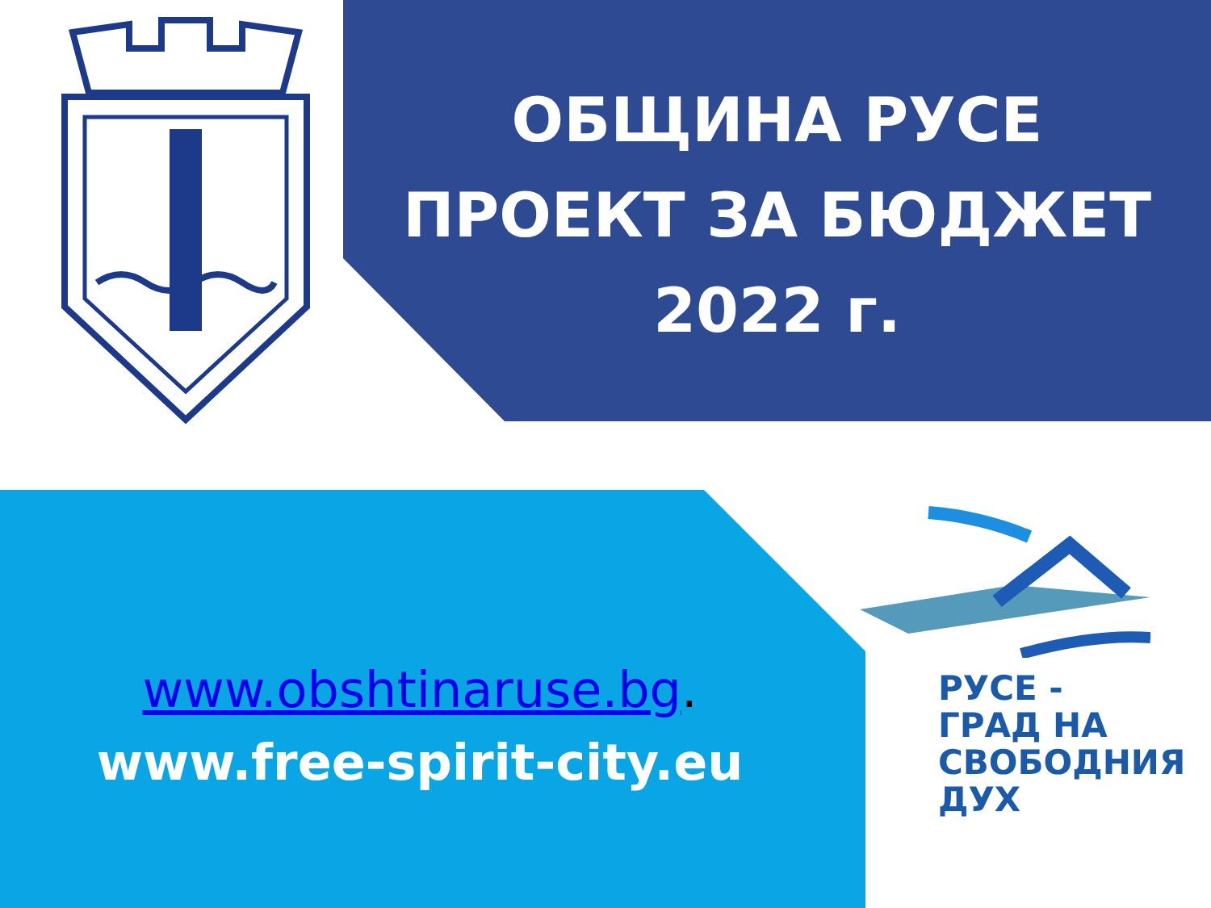ОБЩИНА РУСЕ
ПРОЕКТ ЗА БЮДЖЕТ
2022 г.
www.obshtinaruse.bg.
www.free-spirit-city.eu
РУСЕ -
ГРАД НА
СВОБОДНИЯ
ДУХ